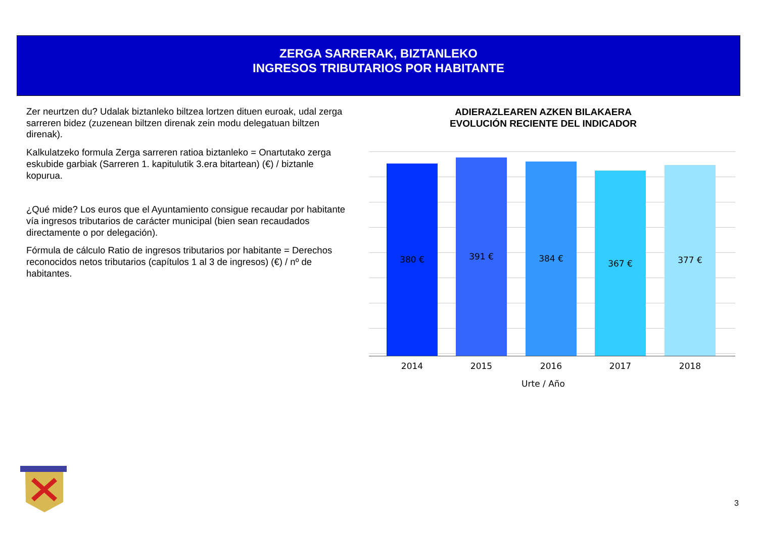ZERGA SARRERAK, BIZTANLEKO
INGRESOS TRIBUTARIOS POR HABITANTE
Zer neurtzen du? Udalak biztanleko biltzea lortzen dituen euroak, udal zerga sarreren bidez (zuzenean biltzen direnak zein modu delegatuan biltzen direnak).
Kalkulatzeko formula Zerga sarreren ratioa biztanleko = Onartutako zerga eskubide garbiak (Sarreren 1. kapitulutik 3.era bitartean) (€) / biztanle kopurua.
¿Qué mide? Los euros que el Ayuntamiento consigue recaudar por habitante vía ingresos tributarios de carácter municipal (bien sean recaudados directamente o por delegación).
Fórmula de cálculo Ratio de ingresos tributarios por habitante = Derechos reconocidos netos tributarios (capítulos 1 al 3 de ingresos) (€) / nº de habitantes.
ADIERAZLEAREN AZKEN BILAKAERA
EVOLUCIÓN RECIENTE DEL INDICADOR
380 € 391 € 384 € 367 € 377 €
2014 2015 2016 2017 2018
Urte / Año
3